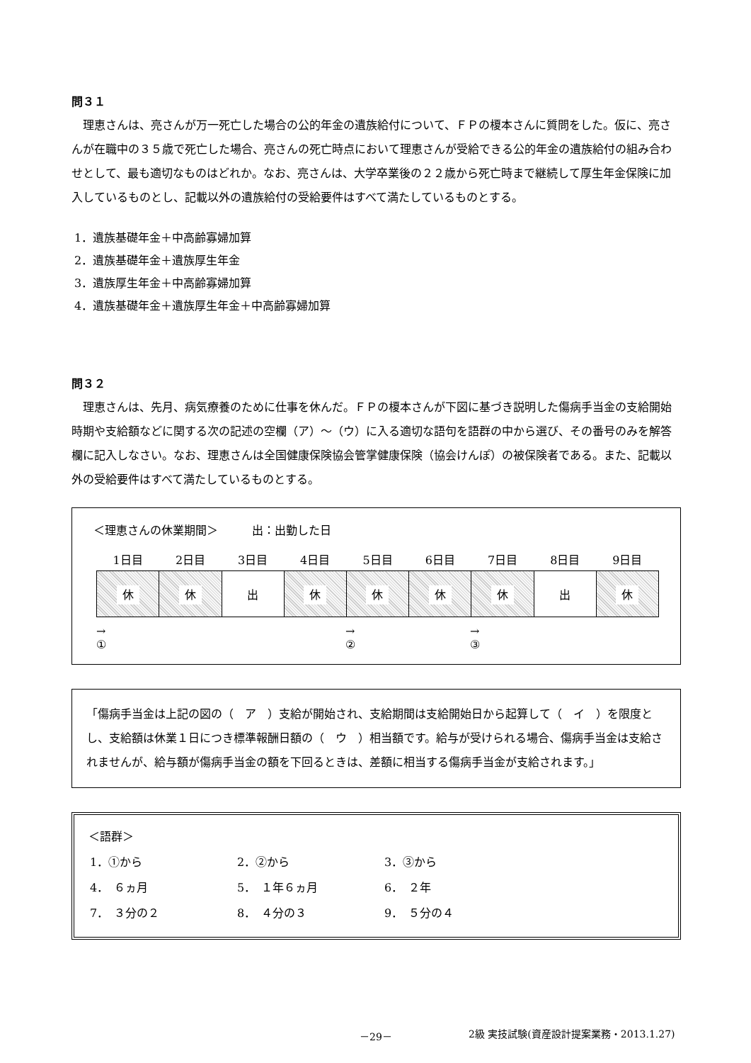問３１
理恵さんは、亮さんが万一死亡した場合の公的年金の遺族給付について、ＦＰの榎本さんに質問をした。仮に、亮さんが在職中の３５歳で死亡した場合、亮さんの死亡時点において理恵さんが受給できる公的年金の遺族給付の組み合わせとして、最も適切なものはどれか。なお、亮さんは、大学卒業後の２２歳から死亡時まで継続して厚生年金保険に加入しているものとし、記載以外の遺族給付の受給要件はすべて満たしているものとする。
1．遺族基礎年金＋中高齢寡婦加算
2．遺族基礎年金＋遺族厚生年金
3．遺族厚生年金＋中高齢寡婦加算
4．遺族基礎年金＋遺族厚生年金＋中高齢寡婦加算
問３２
理恵さんは、先月、病気療養のために仕事を休んだ。ＦＰの榎本さんが下図に基づき説明した傷病手当金の支給開始時期や支給額などに関する次の記述の空欄（ア）～（ウ）に入る適切な語句を語群の中から選び、その番号のみを解答欄に記入しなさい。なお、理恵さんは全国健康保険協会管掌健康保険（協会けんぽ）の被保険者である。また、記載以外の受給要件はすべて満たしているものとする。
＜理恵さんの休業期間＞　　　出：出勤した日
| 1日目 | 2日目 | 3日目 | 4日目 | 5日目 | 6日目 | 7日目 | 8日目 | 9日目 |
| --- | --- | --- | --- | --- | --- | --- | --- | --- |
| 休 | 休 | 出 | 休 | 休 | 休 | 休 | 出 | 休 |
→
①
→
②
→
③
「傷病手当金は上記の図の（　ア　）支給が開始され、支給期間は支給開始日から起算して（　イ　）を限度とし、支給額は休業１日につき標準報酬日額の（　ウ　）相当額です。給与が受けられる場合、傷病手当金は支給されませんが、給与額が傷病手当金の額を下回るときは、差額に相当する傷病手当金が支給されます。」
＜語群＞
| 1．①から | 2．②から | 3．③から |
| 4． ６ヵ月 | 5． １年６ヵ月 | 6． ２年 |
| 7． ３分の２ | 8． ４分の３ | 9． ５分の４ |
－29－ 2級 実技試験(資産設計提案業務・2013.1.27)